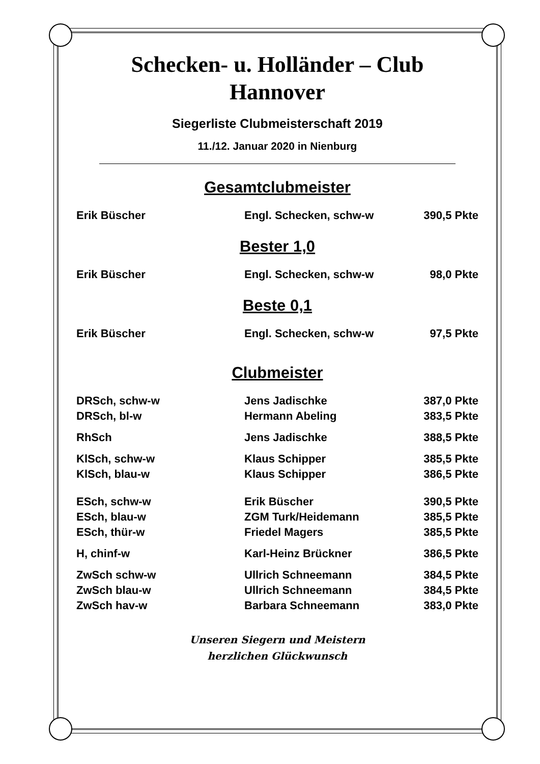Schecken- u. Holländer – Club
Hannover
Siegerliste Clubmeisterschaft 2019
11./12. Januar 2020 in Nienburg
Gesamtclubmeister
| Erik Büscher | Engl. Schecken, schw-w | 390,5 Pkte |
Bester 1,0
| Erik Büscher | Engl. Schecken, schw-w | 98,0 Pkte |
Beste 0,1
| Erik Büscher | Engl. Schecken, schw-w | 97,5 Pkte |
Clubmeister
| DRSch, schw-w | Jens Jadischke | 387,0 Pkte |
| DRSch, bl-w | Hermann Abeling | 383,5 Pkte |
| RhSch | Jens Jadischke | 388,5 Pkte |
| KlSch, schw-w | Klaus Schipper | 385,5 Pkte |
| KlSch, blau-w | Klaus Schipper | 386,5 Pkte |
| ESch, schw-w | Erik Büscher | 390,5 Pkte |
| ESch, blau-w | ZGM Turk/Heidemann | 385,5 Pkte |
| ESch, thür-w | Friedel Magers | 385,5 Pkte |
| H, chinf-w | Karl-Heinz Brückner | 386,5 Pkte |
| ZwSch schw-w | Ullrich Schneemann | 384,5 Pkte |
| ZwSch blau-w | Ullrich Schneemann | 384,5 Pkte |
| ZwSch hav-w | Barbara Schneemann | 383,0 Pkte |
Unseren Siegern und Meistern
herzlichen Glückwunsch